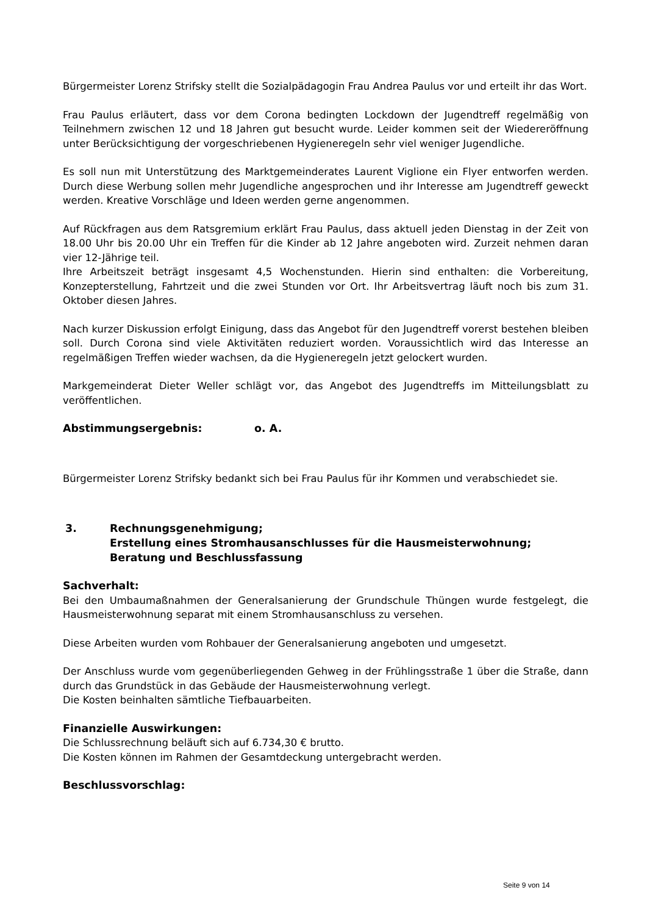Bürgermeister Lorenz Strifsky stellt die Sozialpädagogin Frau Andrea Paulus vor und erteilt ihr das Wort.
Frau Paulus erläutert, dass vor dem Corona bedingten Lockdown der Jugendtreff regelmäßig von Teilnehmern zwischen 12 und 18 Jahren gut besucht wurde. Leider kommen seit der Wiedereröffnung unter Berücksichtigung der vorgeschriebenen Hygieneregeln sehr viel weniger Jugendliche.
Es soll nun mit Unterstützung des Marktgemeinderates Laurent Viglione ein Flyer entworfen werden. Durch diese Werbung sollen mehr Jugendliche angesprochen und ihr Interesse am Jugendtreff geweckt werden. Kreative Vorschläge und Ideen werden gerne angenommen.
Auf Rückfragen aus dem Ratsgremium erklärt Frau Paulus, dass aktuell jeden Dienstag in der Zeit von 18.00 Uhr bis 20.00 Uhr ein Treffen für die Kinder ab 12 Jahre angeboten wird. Zurzeit nehmen daran vier 12-Jährige teil.
Ihre Arbeitszeit beträgt insgesamt 4,5 Wochenstunden. Hierin sind enthalten: die Vorbereitung, Konzepterstellung, Fahrtzeit und die zwei Stunden vor Ort. Ihr Arbeitsvertrag läuft noch bis zum 31. Oktober diesen Jahres.
Nach kurzer Diskussion erfolgt Einigung, dass das Angebot für den Jugendtreff vorerst bestehen bleiben soll. Durch Corona sind viele Aktivitäten reduziert worden. Voraussichtlich wird das Interesse an regelmäßigen Treffen wieder wachsen, da die Hygieneregeln jetzt gelockert wurden.
Markgemeinderat Dieter Weller schlägt vor, das Angebot des Jugendtreffs im Mitteilungsblatt zu veröffentlichen.
Abstimmungsergebnis: o. A.
Bürgermeister Lorenz Strifsky bedankt sich bei Frau Paulus für ihr Kommen und verabschiedet sie.
3. Rechnungsgenehmigung;
Erstellung eines Stromhausanschlusses für die Hausmeisterwohnung;
Beratung und Beschlussfassung
Sachverhalt:
Bei den Umbaumaßnahmen der Generalsanierung der Grundschule Thüngen wurde festgelegt, die Hausmeisterwohnung separat mit einem Stromhausanschluss zu versehen.
Diese Arbeiten wurden vom Rohbauer der Generalsanierung angeboten und umgesetzt.
Der Anschluss wurde vom gegenüberliegenden Gehweg in der Frühlingsstraße 1 über die Straße, dann durch das Grundstück in das Gebäude der Hausmeisterwohnung verlegt.
Die Kosten beinhalten sämtliche Tiefbauarbeiten.
Finanzielle Auswirkungen:
Die Schlussrechnung beläuft sich auf 6.734,30 € brutto.
Die Kosten können im Rahmen der Gesamtdeckung untergebracht werden.
Beschlussvorschlag:
Seite 9 von 14